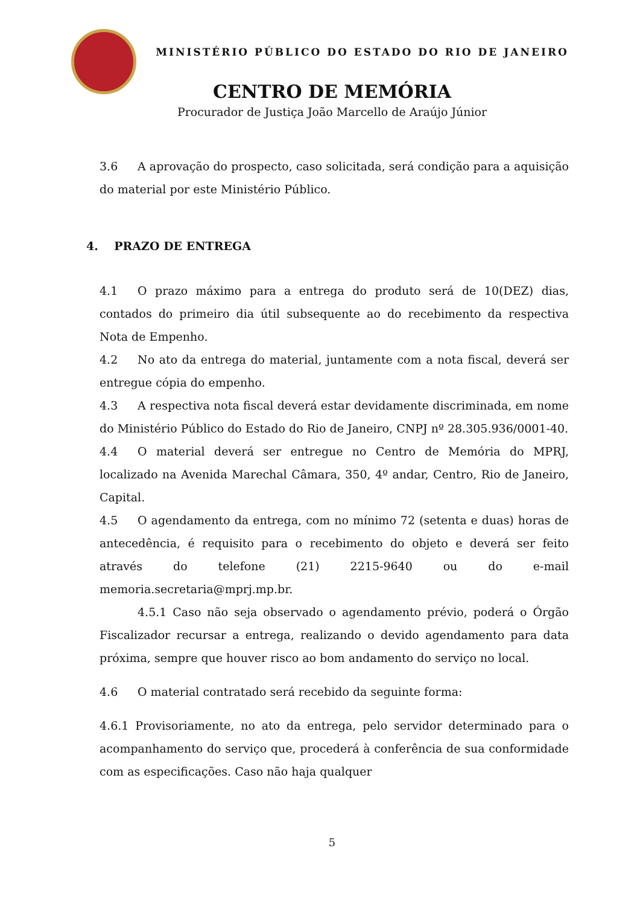MINISTÉRIO PÚBLICO DO ESTADO DO RIO DE JANEIRO
CENTRO DE MEMÓRIA
Procurador de Justiça João Marcello de Araújo Júnior
3.6 A aprovação do prospecto, caso solicitada, será condição para a aquisição do material por este Ministério Público.
4. PRAZO DE ENTREGA
4.1 O prazo máximo para a entrega do produto será de 10(DEZ) dias, contados do primeiro dia útil subsequente ao do recebimento da respectiva Nota de Empenho.
4.2 No ato da entrega do material, juntamente com a nota fiscal, deverá ser entregue cópia do empenho.
4.3 A respectiva nota fiscal deverá estar devidamente discriminada, em nome do Ministério Público do Estado do Rio de Janeiro, CNPJ nº 28.305.936/0001-40.
4.4 O material deverá ser entregue no Centro de Memória do MPRJ, localizado na Avenida Marechal Câmara, 350, 4º andar, Centro, Rio de Janeiro, Capital.
4.5 O agendamento da entrega, com no mínimo 72 (setenta e duas) horas de antecedência, é requisito para o recebimento do objeto e deverá ser feito através do telefone (21) 2215-9640 ou do e-mail memoria.secretaria@mprj.mp.br.
4.5.1 Caso não seja observado o agendamento prévio, poderá o Órgão Fiscalizador recursar a entrega, realizando o devido agendamento para data próxima, sempre que houver risco ao bom andamento do serviço no local.
4.6 O material contratado será recebido da seguinte forma:
4.6.1 Provisoriamente, no ato da entrega, pelo servidor determinado para o acompanhamento do serviço que, procederá à conferência de sua conformidade com as especificações. Caso não haja qualquer
5